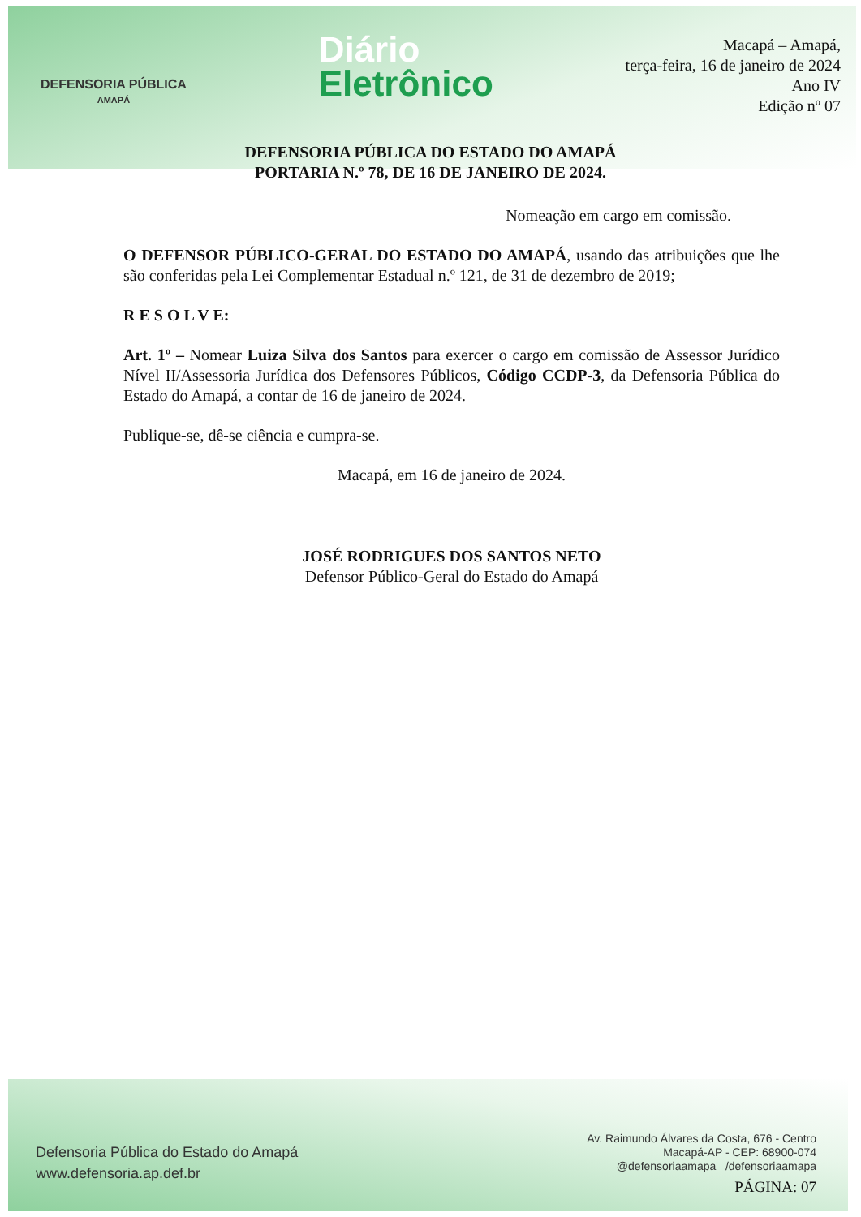DEFENSORIA PÚBLICA
AMAPÁ
Diário
Eletrônico
Macapá – Amapá,
terça-feira, 16 de janeiro de 2024
Ano IV
Edição nº 07
DEFENSORIA PÚBLICA DO ESTADO DO AMAPÁ
PORTARIA N.º 78, DE 16 DE JANEIRO DE 2024.
Nomeação em cargo em comissão.
O DEFENSOR PÚBLICO-GERAL DO ESTADO DO AMAPÁ, usando das atribuições que lhe são conferidas pela Lei Complementar Estadual n.º 121, de 31 de dezembro de 2019;
R E S O L V E:
Art. 1º – Nomear Luiza Silva dos Santos para exercer o cargo em comissão de Assessor Jurídico Nível II/Assessoria Jurídica dos Defensores Públicos, Código CCDP-3, da Defensoria Pública do Estado do Amapá, a contar de 16 de janeiro de 2024.
Publique-se, dê-se ciência e cumpra-se.
Macapá, em 16 de janeiro de 2024.
JOSÉ RODRIGUES DOS SANTOS NETO
Defensor Público-Geral do Estado do Amapá
Defensoria Pública do Estado do Amapá
www.defensoria.ap.def.br
Av. Raimundo Álvares da Costa, 676 - Centro
Macapá-AP - CEP: 68900-074
@defensoriaamapa /defensoriaamapa
PÁGINA: 07